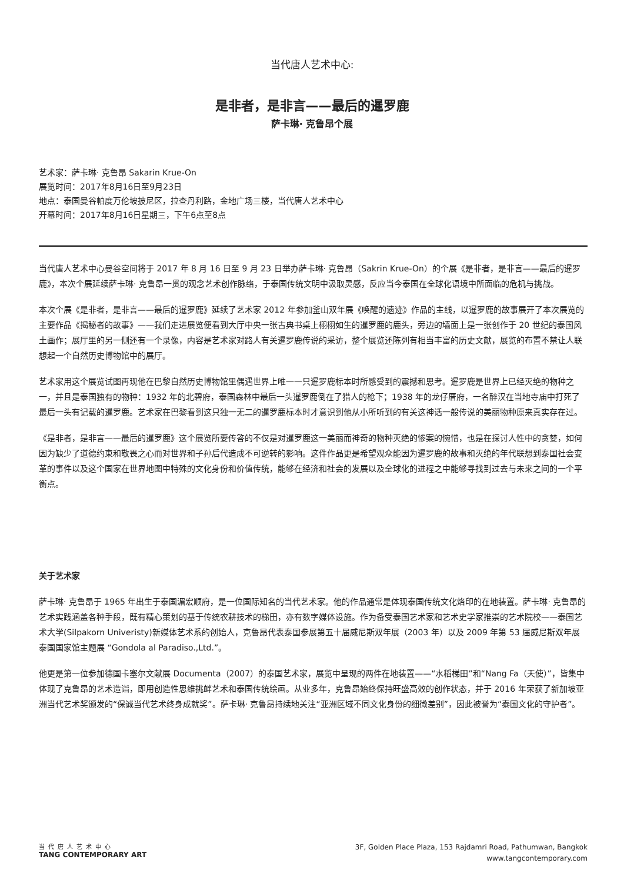当代唐人艺术中心:
是非者，是非言——最后的暹罗鹿
萨卡琳· 克鲁昂个展
艺术家：萨卡琳· 克鲁昂 Sakarin Krue-On
展览时间：2017年8月16日至9月23日
地点：泰国曼谷帕度万伦坡披尼区，拉查丹利路，金地广场三楼，当代唐人艺术中心
开幕时间：2017年8月16日星期三，下午6点至8点
当代唐人艺术中心曼谷空间将于 2017 年 8 月 16 日至 9 月 23 日举办萨卡琳· 克鲁昂（Sakrin Krue-On）的个展《是非者，是非言——最后的暹罗鹿》，本次个展延续萨卡琳· 克鲁昂一贯的观念艺术创作脉络，于泰国传统文明中汲取灵感，反应当今泰国在全球化语境中所面临的危机与挑战。
本次个展《是非者，是非言——最后的暹罗鹿》延续了艺术家 2012 年参加釜山双年展《唤醒的遗迹》作品的主线，以暹罗鹿的故事展开了本次展览的主要作品《揭秘者的故事》——我们走进展览便看到大厅中央一张古典书桌上栩栩如生的暹罗鹿的鹿头，旁边的墙面上是一张创作于 20 世纪的泰国风土画作；展厅里的另一侧还有一个录像，内容是艺术家对路人有关暹罗鹿传说的采访，整个展览还陈列有相当丰富的历史文献，展览的布置不禁让人联想起一个自然历史博物馆中的展厅。
艺术家用这个展览试图再现他在巴黎自然历史博物馆里偶遇世界上唯一一只暹罗鹿标本时所感受到的震撼和思考。暹罗鹿是世界上已经灭绝的物种之一，并且是泰国独有的物种：1932 年的北碧府，泰国森林中最后一头暹罗鹿倒在了猎人的枪下；1938 年的龙仔厝府，一名醉汉在当地寺庙中打死了最后一头有记载的暹罗鹿。艺术家在巴黎看到这只独一无二的暹罗鹿标本时才意识到他从小所听到的有关这神话一般传说的美丽物种原来真实存在过。
《是非者，是非言——最后的暹罗鹿》这个展览所要传答的不仅是对暹罗鹿这一美丽而神奇的物种灭绝的惨案的惋惜，也是在探讨人性中的贪婪，如何因为缺少了道德约束和敬畏之心而对世界和子孙后代造成不可逆转的影响。这件作品更是希望观众能因为暹罗鹿的故事和灭绝的年代联想到泰国社会变革的事件以及这个国家在世界地图中特殊的文化身份和价值传统，能够在经济和社会的发展以及全球化的进程之中能够寻找到过去与未来之间的一个平衡点。
关于艺术家
萨卡琳· 克鲁昂于 1965 年出生于泰国湄宏顺府，是一位国际知名的当代艺术家。他的作品通常是体现泰国传统文化烙印的在地装置。萨卡琳· 克鲁昂的艺术实践涵盖各种手段，既有精心策划的基于传统农耕技术的梯田，亦有数字媒体设施。作为备受泰国艺术家和艺术史学家推崇的艺术院校——泰国艺术大学(Silpakorn Univeristy)新媒体艺术系的创始人，克鲁昂代表泰国参展第五十届威尼斯双年展（2003 年）以及 2009 年第 53 届威尼斯双年展泰国国家馆主题展 “Gondola al Paradiso.,Ltd.”。
他更是第一位参加德国卡塞尔文献展 Documenta（2007）的泰国艺术家，展览中呈现的两件在地装置——“水稻梯田”和“Nang Fa（天使）”，皆集中体现了克鲁昂的艺术造诣，即用创造性思维挑衅艺术和泰国传统绘画。从业多年，克鲁昂始终保持旺盛高效的创作状态，并于 2016 年荣获了新加坡亚洲当代艺术奖颁发的“保诚当代艺术终身成就奖”。萨卡琳· 克鲁昂持续地关注“亚洲区域不同文化身份的细微差别”，因此被誉为“泰国文化的守护者”。
当代唐人艺术中心
TANG CONTEMPORARY ART
3F, Golden Place Plaza, 153 Rajdamri Road, Pathumwan, Bangkok
www.tangcontemporary.com